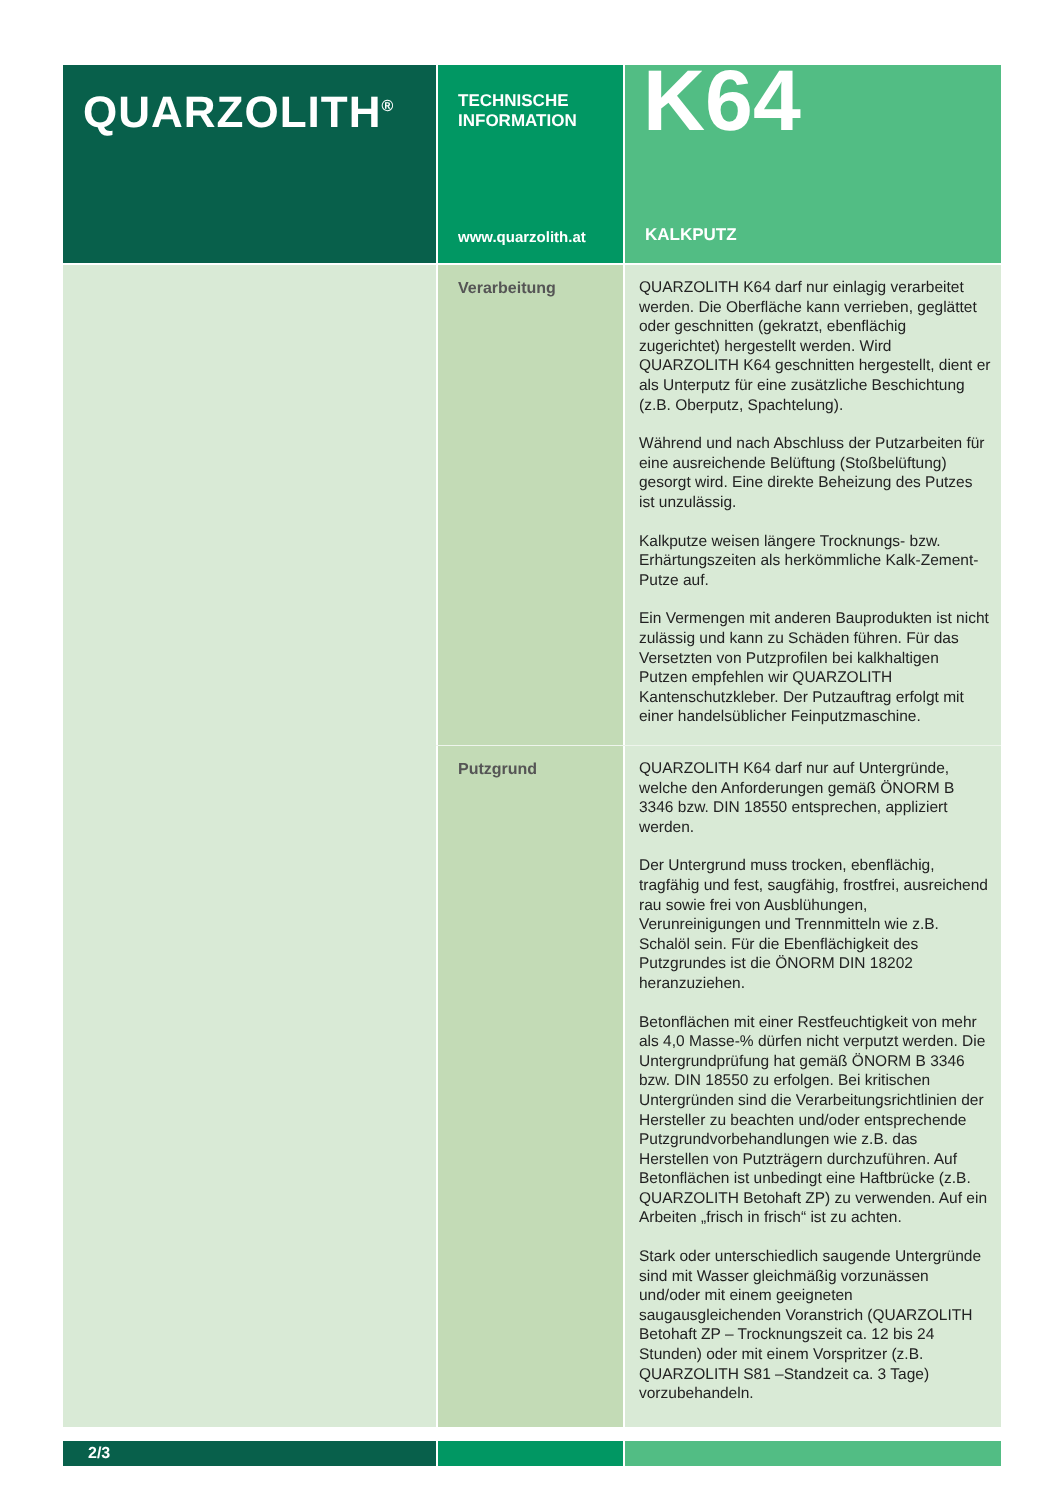QUARZOLITH<sup>®</sup>
TECHNISCHE
INFORMATION
www.quarzolith.at
K64
KALKPUTZ
Verarbeitung
QUARZOLITH K64 darf nur einlagig verarbeitet werden. Die Oberfläche kann verrieben, geglättet oder geschnitten (gekratzt, ebenflächig zugerichtet) hergestellt werden. Wird QUARZOLITH K64 geschnitten hergestellt, dient er als Unterputz für eine zusätzliche Beschichtung (z.B. Oberputz, Spachtelung).
Während und nach Abschluss der Putzarbeiten für eine ausreichende Belüftung (Stoßbelüftung) gesorgt wird. Eine direkte Beheizung des Putzes ist unzulässig.
Kalkputze weisen längere Trocknungs- bzw. Erhärtungszeiten als herkömmliche Kalk-Zement-Putze auf.
Ein Vermengen mit anderen Bauprodukten ist nicht zulässig und kann zu Schäden führen. Für das Versetzten von Putzprofilen bei kalkhaltigen Putzen empfehlen wir QUARZOLITH Kantenschutzkleber. Der Putzauftrag erfolgt mit einer handelsüblicher Feinputzmaschine.
Putzgrund
QUARZOLITH K64 darf nur auf Untergründe, welche den Anforderungen gemäß ÖNORM B 3346 bzw. DIN 18550 entsprechen, appliziert werden.
Der Untergrund muss trocken, ebenflächig, tragfähig und fest, saugfähig, frostfrei, ausreichend rau sowie frei von Ausblühungen, Verunreinigungen und Trennmitteln wie z.B. Schalöl sein. Für die Ebenflächigkeit des Putzgrundes ist die ÖNORM DIN 18202 heranzuziehen.
Betonflächen mit einer Restfeuchtigkeit von mehr als 4,0 Masse-% dürfen nicht verputzt werden. Die Untergrundprüfung hat gemäß ÖNORM B 3346 bzw. DIN 18550 zu erfolgen. Bei kritischen Untergründen sind die Verarbeitungsrichtlinien der Hersteller zu beachten und/oder entsprechende Putzgrundvorbehandlungen wie z.B. das Herstellen von Putzträgern durchzuführen. Auf Betonflächen ist unbedingt eine Haftbrücke (z.B. QUARZOLITH Betohaft ZP) zu verwenden. Auf ein Arbeiten „frisch in frisch“ ist zu achten.
Stark oder unterschiedlich saugende Untergründe sind mit Wasser gleichmäßig vorzunässen und/oder mit einem geeigneten saugausgleichenden Voranstrich (QUARZOLITH Betohaft ZP – Trocknungszeit ca. 12 bis 24 Stunden) oder mit einem Vorspritzer (z.B. QUARZOLITH S81 –Standzeit ca. 3 Tage) vorzubehandeln.
2/3